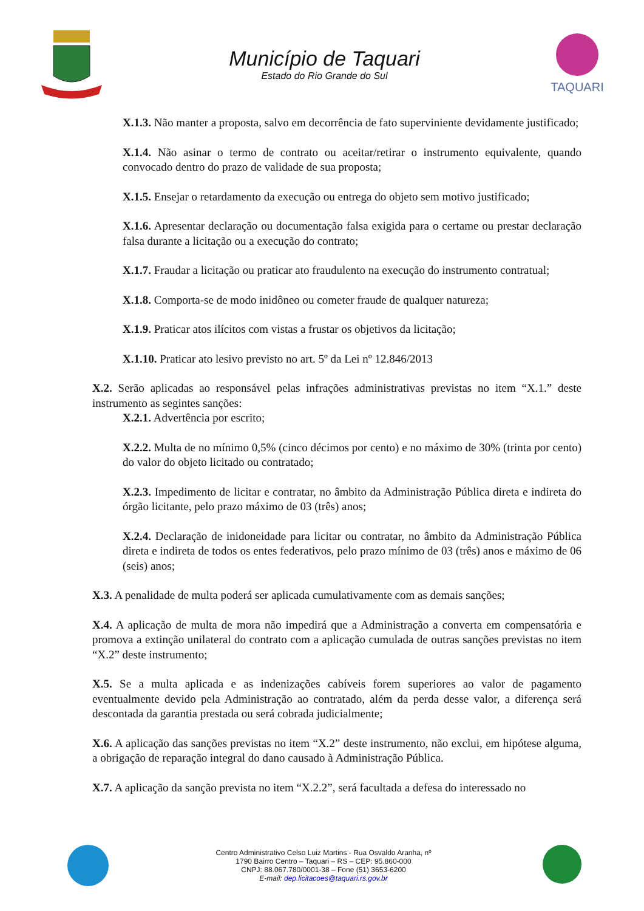Município de Taquari
Estado do Rio Grande do Sul
TAQUARI
X.1.3. Não manter a proposta, salvo em decorrência de fato superviniente devidamente justificado;
X.1.4. Não asinar o termo de contrato ou aceitar/retirar o instrumento equivalente, quando convocado dentro do prazo de validade de sua proposta;
X.1.5. Ensejar o retardamento da execução ou entrega do objeto sem motivo justificado;
X.1.6. Apresentar declaração ou documentação falsa exigida para o certame ou prestar declaração falsa durante a licitação ou a execução do contrato;
X.1.7. Fraudar a licitação ou praticar ato fraudulento na execução do instrumento contratual;
X.1.8. Comporta-se de modo inidôneo ou cometer fraude de qualquer natureza;
X.1.9. Praticar atos ilícitos com vistas a frustar os objetivos da licitação;
X.1.10. Praticar ato lesivo previsto no art. 5º da Lei nº 12.846/2013
X.2. Serão aplicadas ao responsável pelas infrações administrativas previstas no item “X.1.” deste instrumento as segintes sanções:
X.2.1. Advertência por escrito;
X.2.2. Multa de no mínimo 0,5% (cinco décimos por cento) e no máximo de 30% (trinta por cento) do valor do objeto licitado ou contratado;
X.2.3. Impedimento de licitar e contratar, no âmbito da Administração Pública direta e indireta do órgão licitante, pelo prazo máximo de 03 (três) anos;
X.2.4. Declaração de inidoneidade para licitar ou contratar, no âmbito da Administração Pública direta e indireta de todos os entes federativos, pelo prazo mínimo de 03 (três) anos e máximo de 06 (seis) anos;
X.3. A penalidade de multa poderá ser aplicada cumulativamente com as demais sanções;
X.4. A aplicação de multa de mora não impedirá que a Administração a converta em compensatória e promova a extinção unilateral do contrato com a aplicação cumulada de outras sanções previstas no item “X.2” deste instrumento;
X.5. Se a multa aplicada e as indenizações cabíveis forem superiores ao valor de pagamento eventualmente devido pela Administração ao contratado, além da perda desse valor, a diferença será descontada da garantia prestada ou será cobrada judicialmente;
X.6. A aplicação das sanções previstas no item “X.2” deste instrumento, não exclui, em hipótese alguma, a obrigação de reparação integral do dano causado à Administração Pública.
X.7. A aplicação da sanção prevista no item “X.2.2”, será facultada a defesa do interessado no
Centro Administrativo Celso Luiz Martins - Rua Osvaldo Aranha, nº
1790 Bairro Centro – Taquari – RS – CEP: 95.860-000
CNPJ: 88.067.780/0001-38 – Fone (51) 3653-6200
E-mail: dep.licitacoes@taquari.rs.gov.br